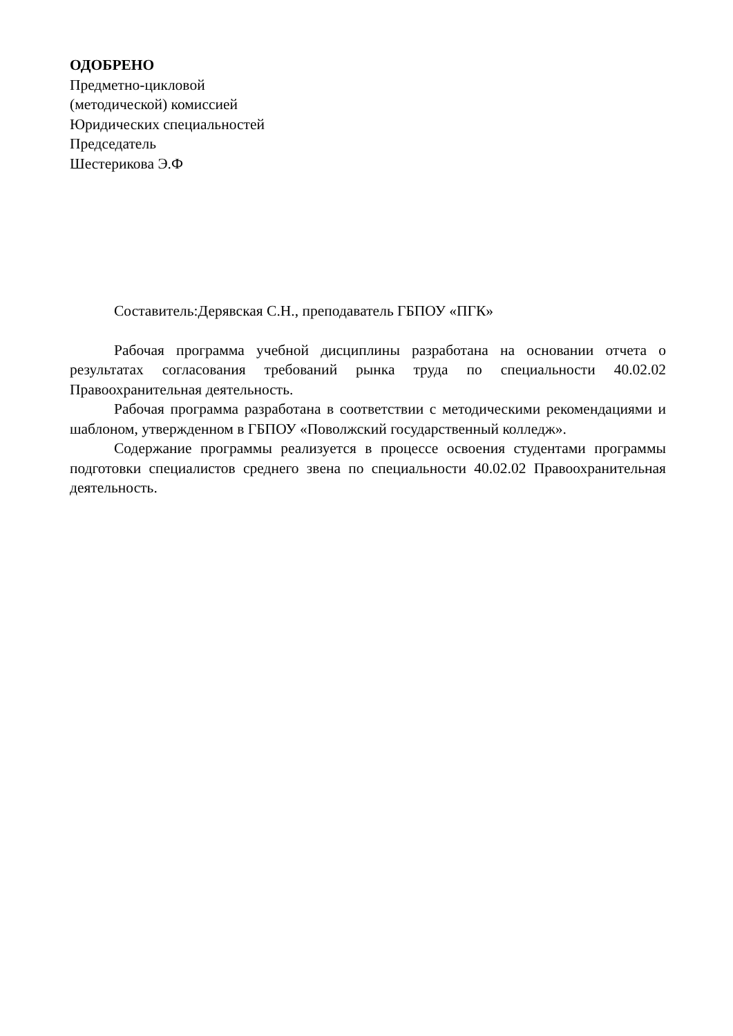ОДОБРЕНО
Предметно-цикловой
(методической) комиссией
Юридических специальностей
Председатель
Шестерикова Э.Ф
Составитель:Дерявская С.Н., преподаватель ГБПОУ «ПГК»
Рабочая программа учебной дисциплины разработана на основании отчета о результатах согласования требований рынка труда по специальности 40.02.02 Правоохранительная деятельность.
Рабочая программа разработана в соответствии с методическими рекомендациями и шаблоном, утвержденном в ГБПОУ «Поволжский государственный колледж».
Содержание программы реализуется в процессе освоения студентами программы подготовки специалистов среднего звена по специальности 40.02.02 Правоохранительная деятельность.